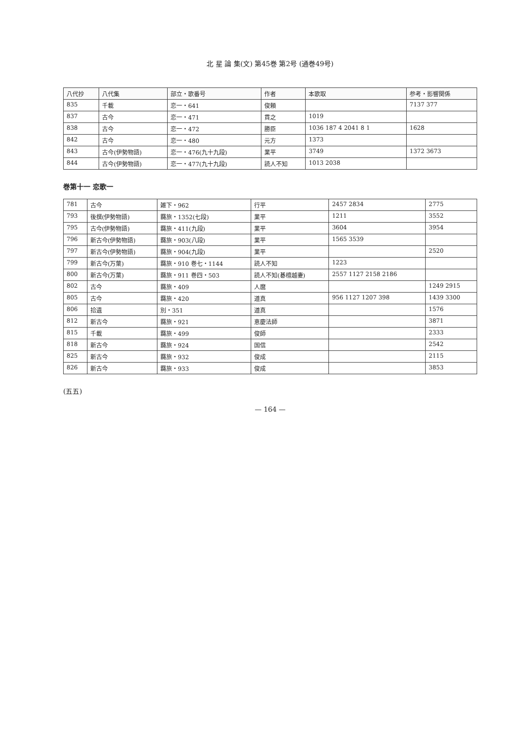北 星 論 集(文) 第45巻 第2号 (通巻49号)
| 八代抄 | 八代集 | 部立・歌番号 | 作者 | 本歌取 | 参考・影響関係 |
| --- | --- | --- | --- | --- | --- |
| 835 | 千載 | 恋一・641 | 俊頼 | | 7137 377 |
| 837 | 古今 | 恋一・471 | 貫之 | 1019 | |
| 838 | 古今 | 恋一・472 | 勝臣 | 1036 187 4 2041 8 1 | 1628 |
| 842 | 古今 | 恋一・480 | 元方 | 1373 | |
| 843 | 古今(伊勢物語) | 恋一・476(九十九段) | 業平 | 3749 | 1372 3673 |
| 844 | 古今(伊勢物語) | 恋一・477(九十九段) | 読人不知 | 1013 2038 | |
巻第十一 恋歌一
| 781 | 古今 | 雑下・962 | 行平 | 2457 2834 | 2775 |
| 793 | 後撰(伊勢物語) | 羇旅・1352(七段) | 業平 | 1211 | 3552 |
| 795 | 古今(伊勢物語) | 羇旅・411(九段) | 業平 | 3604 | 3954 |
| 796 | 新古今(伊勢物語) | 羇旅・903(八段) | 業平 | 1565 3539 | |
| 797 | 新古今(伊勢物語) | 羇旅・904(九段) | 業平 | | 2520 |
| 799 | 新古今(万葉) | 羇旅・910 巻七・1144 | 読人不知 | 1223 | |
| 800 | 新古今(万葉) | 羇旅・911 巻四・503 | 読人不知(碁檀越妻) | 2557 1127 2158 2186 | |
| 802 | 古今 | 羇旅・409 | 人麿 | | 1249 2915 |
| 805 | 古今 | 羇旅・420 | 道真 | 956 1127 1207 398 | 1439 3300 |
| 806 | 拾遺 | 別・351 | 道真 | | 1576 |
| 812 | 新古今 | 羇旅・921 | 恵慶法師 | | 3871 |
| 815 | 千載 | 羇旅・499 | 俊師 | | 2333 |
| 818 | 新古今 | 羇旅・924 | 国信 | | 2542 |
| 825 | 新古今 | 羇旅・932 | 俊成 | | 2115 |
| 826 | 新古今 | 羇旅・933 | 俊成 | | 3853 |
(五五)
— 164 —